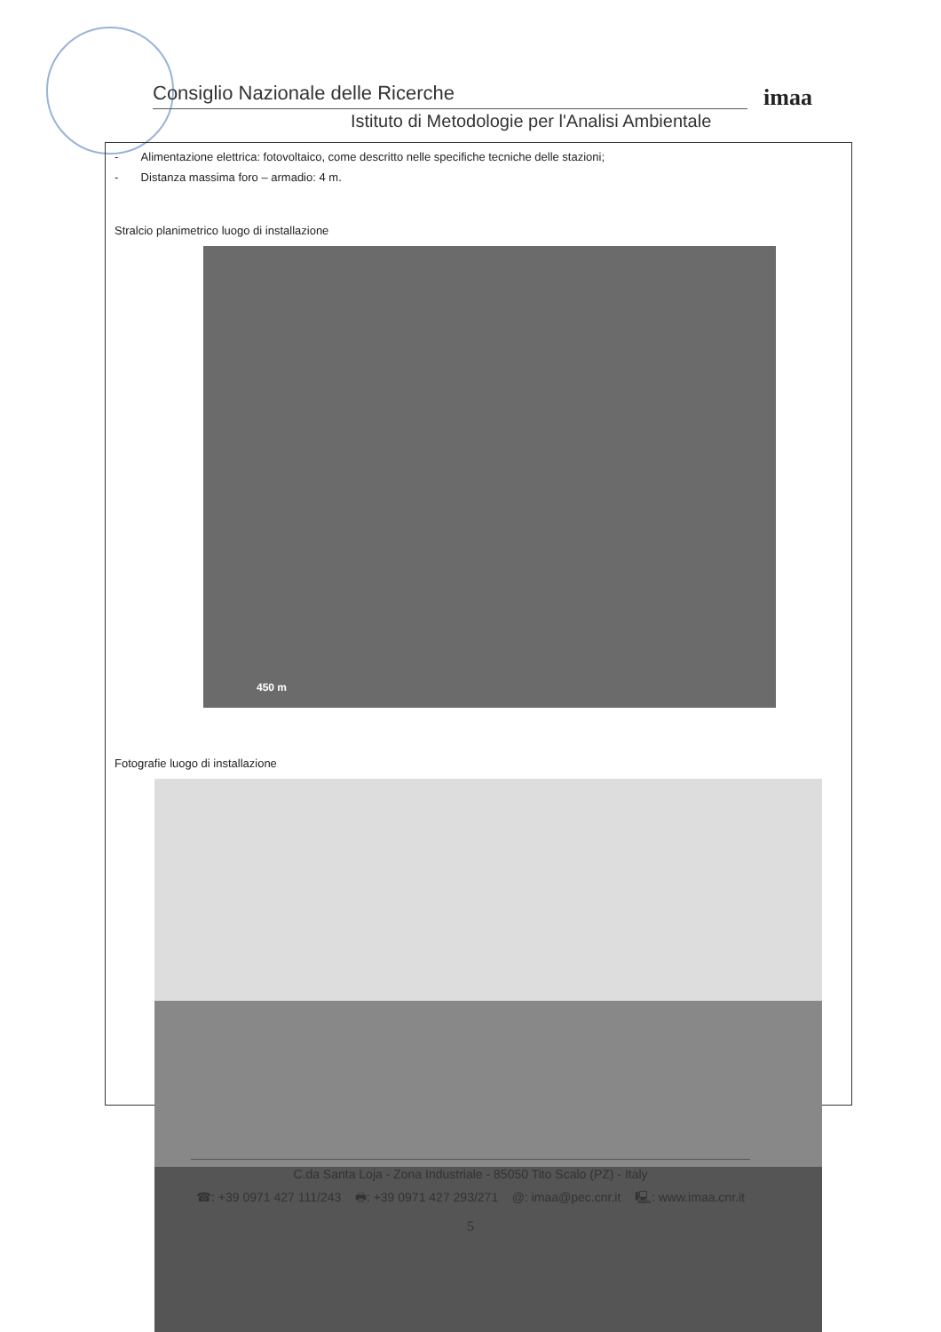Consiglio Nazionale delle Ricerche
Istituto di Metodologie per l'Analisi Ambientale
imaa
- Alimentazione elettrica: fotovoltaico, come descritto nelle specifiche tecniche delle stazioni;
- Distanza massima foro – armadio: 4 m.
Stralcio planimetrico luogo di installazione
450 m
Fotografie luogo di installazione
C.da Santa Loja - Zona Industriale - 85050 Tito Scalo (PZ) - Italy
☎: +39 0971 427 111/243 🖶: +39 0971 427 293/271 @: imaa@pec.cnr.it 🖳: www.imaa.cnr.it
5